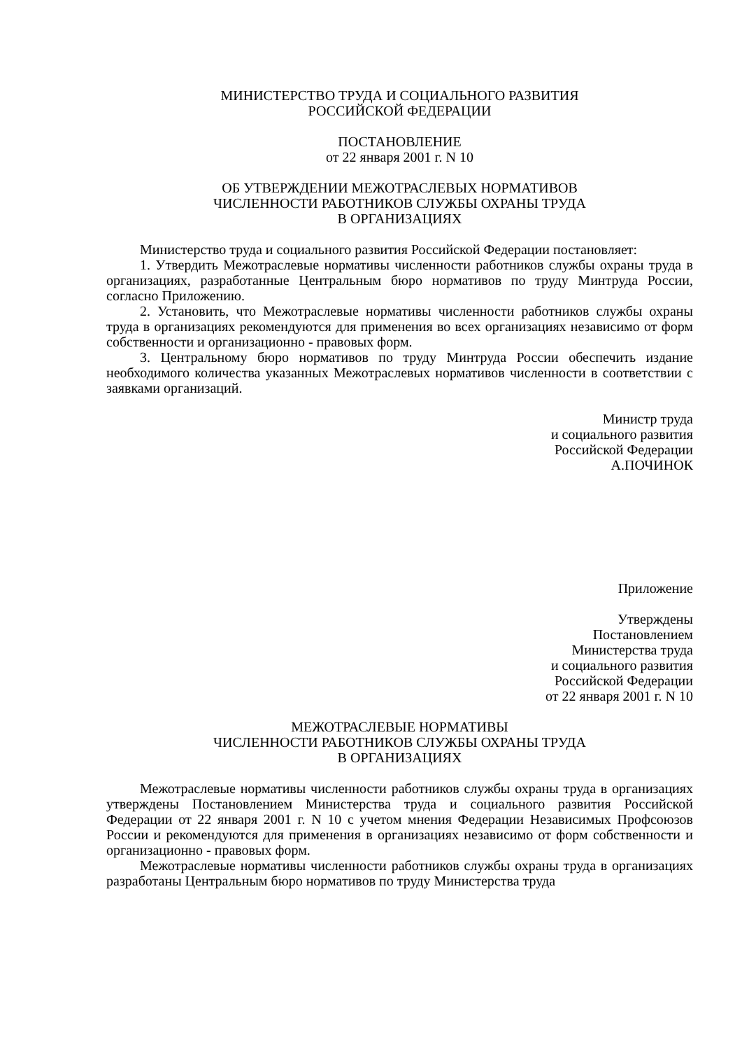МИНИСТЕРСТВО ТРУДА И СОЦИАЛЬНОГО РАЗВИТИЯ
РОССИЙСКОЙ ФЕДЕРАЦИИ
ПОСТАНОВЛЕНИЕ
от 22 января 2001 г. N 10
ОБ УТВЕРЖДЕНИИ МЕЖОТРАСЛЕВЫХ НОРМАТИВОВ
ЧИСЛЕННОСТИ РАБОТНИКОВ СЛУЖБЫ ОХРАНЫ ТРУДА
В ОРГАНИЗАЦИЯХ
Министерство труда и социального развития Российской Федерации постановляет:
1. Утвердить Межотраслевые нормативы численности работников службы охраны труда в организациях, разработанные Центральным бюро нормативов по труду Минтруда России, согласно Приложению.
2. Установить, что Межотраслевые нормативы численности работников службы охраны труда в организациях рекомендуются для применения во всех организациях независимо от форм собственности и организационно - правовых форм.
3. Центральному бюро нормативов по труду Минтруда России обеспечить издание необходимого количества указанных Межотраслевых нормативов численности в соответствии с заявками организаций.
Министр труда
и социального развития
Российской Федерации
А.ПОЧИНОК
Приложение
Утверждены
Постановлением
Министерства труда
и социального развития
Российской Федерации
от 22 января 2001 г. N 10
МЕЖОТРАСЛЕВЫЕ НОРМАТИВЫ
ЧИСЛЕННОСТИ РАБОТНИКОВ СЛУЖБЫ ОХРАНЫ ТРУДА
В ОРГАНИЗАЦИЯХ
Межотраслевые нормативы численности работников службы охраны труда в организациях утверждены Постановлением Министерства труда и социального развития Российской Федерации от 22 января 2001 г. N 10 с учетом мнения Федерации Независимых Профсоюзов России и рекомендуются для применения в организациях независимо от форм собственности и организационно - правовых форм.
Межотраслевые нормативы численности работников службы охраны труда в организациях разработаны Центральным бюро нормативов по труду Министерства труда